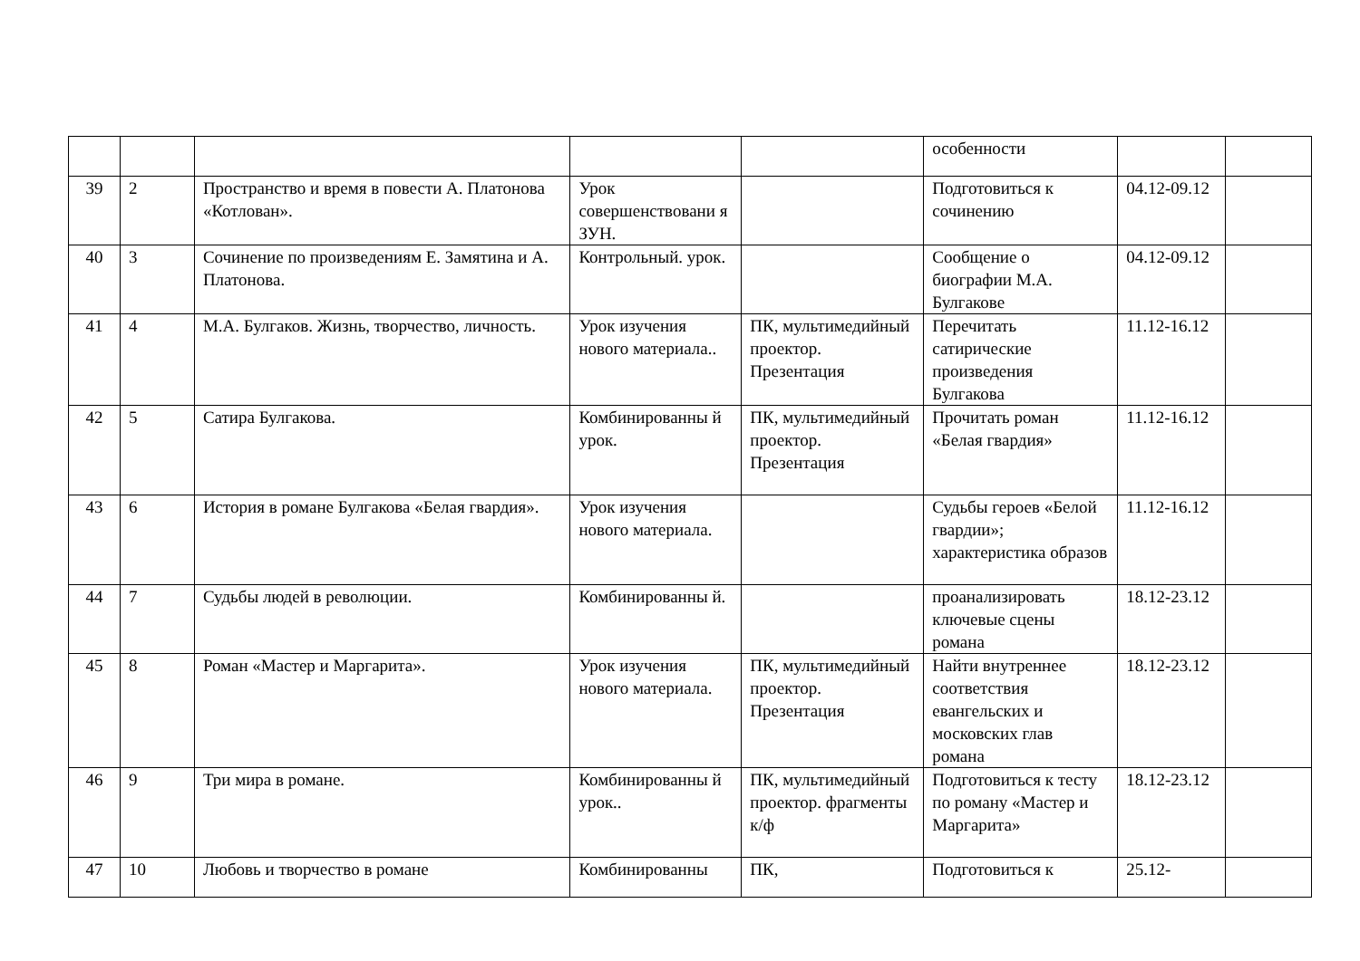| | | | | | особенности | | |
| 39 | 2 | Пространство и время в повести А. Платонова «Котлован». | Урок совершенствовани я ЗУН. | | Подготовиться к сочинению | 04.12-09.12 | |
| 40 | 3 | Сочинение по произведениям Е. Замятина и А. Платонова. | Контрольный. урок. | | Сообщение о биографии М.А. Булгакове | 04.12-09.12 | |
| 41 | 4 | М.А. Булгаков. Жизнь, творчество, личность. | Урок изучения нового материала.. | ПК, мультимедийный проектор. Презентация | Перечитать сатирические произведения Булгакова | 11.12-16.12 | |
| 42 | 5 | Сатира Булгакова. | Комбинированны й урок. | ПК, мультимедийный проектор. Презентация | Прочитать роман «Белая гвардия» | 11.12-16.12 | |
| 43 | 6 | История в романе Булгакова «Белая гвардия». | Урок изучения нового материала. | | Судьбы героев «Белой гвардии»; характеристика образов | 11.12-16.12 | |
| 44 | 7 | Судьбы людей в революции. | Комбинированны й. | | проанализировать ключевые сцены романа | 18.12-23.12 | |
| 45 | 8 | Роман «Мастер и Маргарита». | Урок изучения нового материала. | ПК, мультимедийный проектор. Презентация | Найти внутреннее соответствия евангельских и московских глав романа | 18.12-23.12 | |
| 46 | 9 | Три мира в романе. | Комбинированны й урок.. | ПК, мультимедийный проектор. фрагменты к/ф | Подготовиться к тесту по роману «Мастер и Маргарита» | 18.12-23.12 | |
| 47 | 10 | Любовь и творчество в романе | Комбинированны | ПК, | Подготовиться к | 25.12- | |